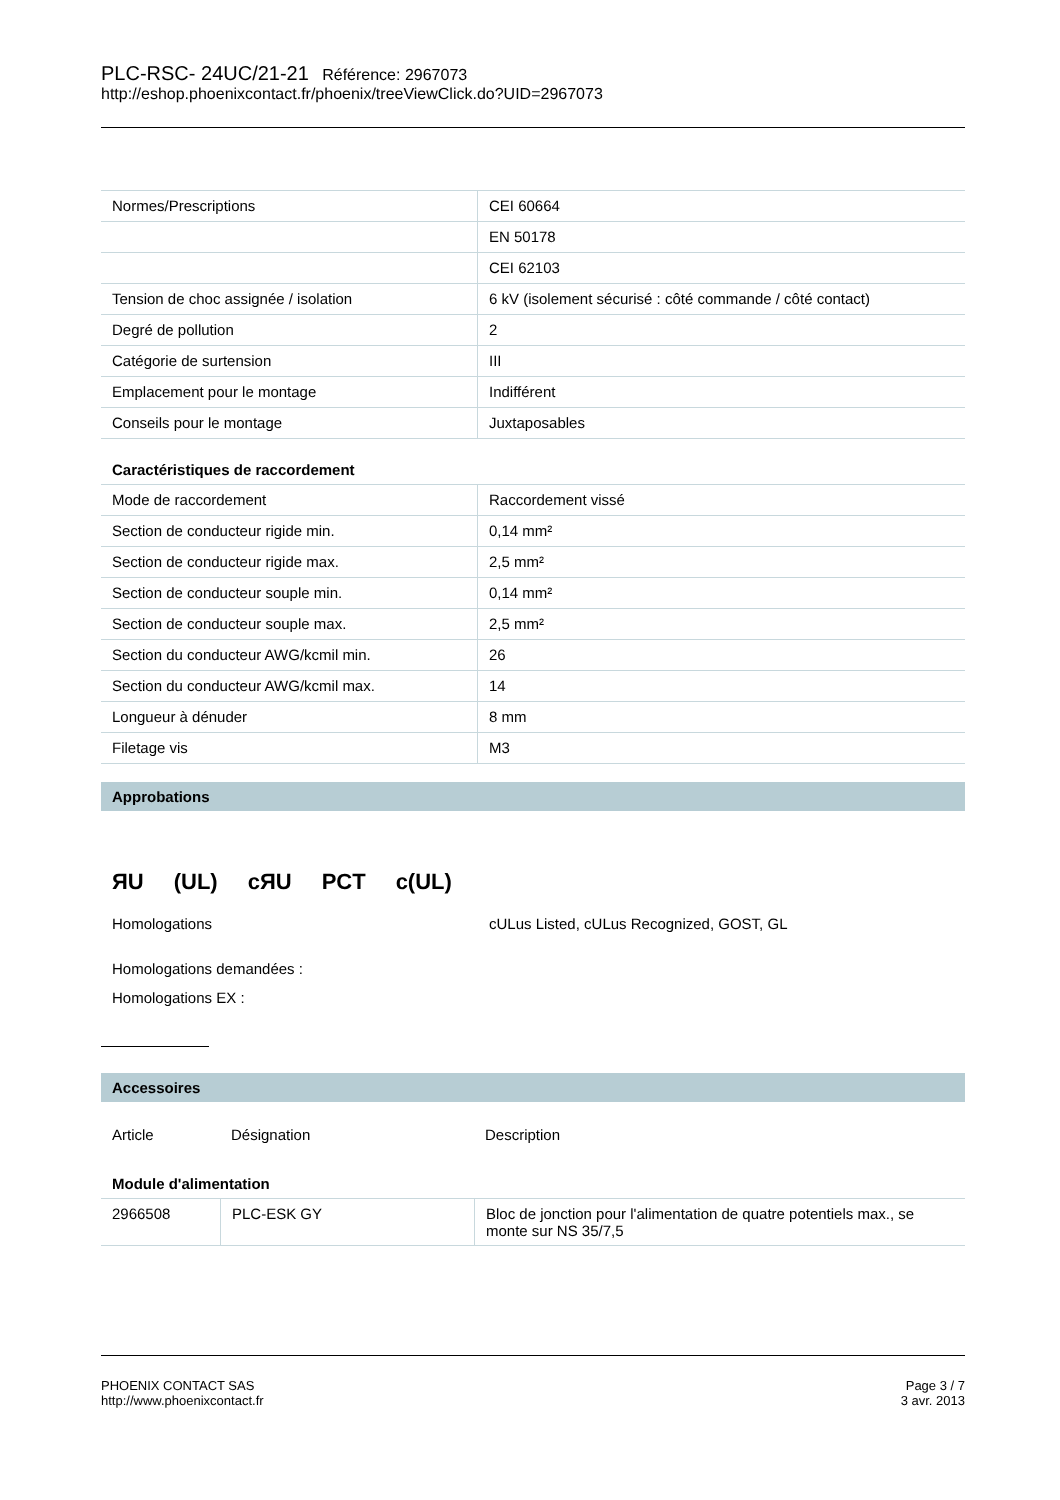PLC-RSC- 24UC/21-21 Référence: 2967073
http://eshop.phoenixcontact.fr/phoenix/treeViewClick.do?UID=2967073
| Normes/Prescriptions | CEI 60664 |
| | EN 50178 |
| | CEI 62103 |
| Tension de choc assignée / isolation | 6 kV (isolement sécurisé : côté commande / côté contact) |
| Degré de pollution | 2 |
| Catégorie de surtension | III |
| Emplacement pour le montage | Indifférent |
| Conseils pour le montage | Juxtaposables |
Caractéristiques de raccordement
| Mode de raccordement | Raccordement vissé |
| Section de conducteur rigide min. | 0,14 mm² |
| Section de conducteur rigide max. | 2,5 mm² |
| Section de conducteur souple min. | 0,14 mm² |
| Section de conducteur souple max. | 2,5 mm² |
| Section du conducteur AWG/kcmil min. | 26 |
| Section du conducteur AWG/kcmil max. | 14 |
| Longueur à dénuder | 8 mm |
| Filetage vis | M3 |
Approbations
ЯU (UL) cЯU PCT c(UL)
Homologations cULus Listed, cULus Recognized, GOST, GL
Homologations demandées :
Homologations EX :
Accessoires
Article Désignation Description
Module d'alimentation
| 2966508 | PLC-ESK GY | Bloc de jonction pour l'alimentation de quatre potentiels max., se monte sur NS 35/7,5 |
PHOENIX CONTACT SAS
http://www.phoenixcontact.fr
Page 3 / 7
3 avr. 2013